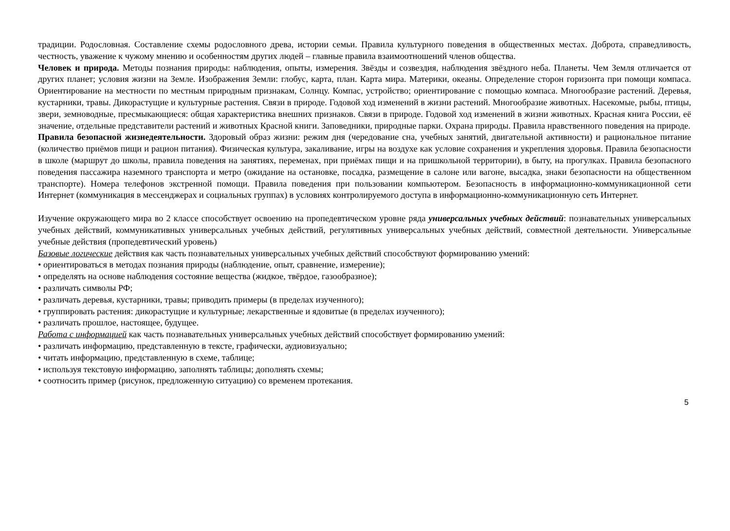традиции. Родословная. Составление схемы родословного древа, истории семьи. Правила культурного поведения в общественных местах. Доброта, справедливость, честность, уважение к чужому мнению и особенностям других людей – главные правила взаимоотношений членов общества.
Человек и природа. Методы познания природы: наблюдения, опыты, измерения. Звёзды и созвездия, наблюдения звёздного неба. Планеты. Чем Земля отличается от других планет; условия жизни на Земле. Изображения Земли: глобус, карта, план. Карта мира. Материки, океаны. Определение сторон горизонта при помощи компаса. Ориентирование на местности по местным природным признакам, Солнцу. Компас, устройство; ориентирование с помощью компаса. Многообразие растений. Деревья, кустарники, травы. Дикорастущие и культурные растения. Связи в природе. Годовой ход изменений в жизни растений. Многообразие животных. Насекомые, рыбы, птицы, звери, земноводные, пресмыкающиеся: общая характеристика внешних признаков. Связи в природе. Годовой ход изменений в жизни животных. Красная книга России, её значение, отдельные представители растений и животных Красной книги. Заповедники, природные парки. Охрана природы. Правила нравственного поведения на природе.
Правила безопасной жизнедеятельности. Здоровый образ жизни: режим дня (чередование сна, учебных занятий, двигательной активности) и рациональное питание (количество приёмов пищи и рацион питания). Физическая культура, закаливание, игры на воздухе как условие сохранения и укрепления здоровья. Правила безопасности в школе (маршрут до школы, правила поведения на занятиях, переменах, при приёмах пищи и на пришкольной территории), в быту, на прогулках. Правила безопасного поведения пассажира наземного транспорта и метро (ожидание на остановке, посадка, размещение в салоне или вагоне, высадка, знаки безопасности на общественном транспорте). Номера телефонов экстренной помощи. Правила поведения при пользовании компьютером. Безопасность в информационно-коммуникационной сети Интернет (коммуникация в мессенджерах и социальных группах) в условиях контролируемого доступа в информационно-коммуникационную сеть Интернет.
Изучение окружающего мира во 2 классе способствует освоению на пропедевтическом уровне ряда универсальных учебных действий: познавательных универсальных учебных действий, коммуникативных универсальных учебных действий, регулятивных универсальных учебных действий, совместной деятельности. Универсальные учебные действия (пропедевтический уровень)
Базовые логические действия как часть познавательных универсальных учебных действий способствуют формированию умений:
• ориентироваться в методах познания природы (наблюдение, опыт, сравнение, измерение);
• определять на основе наблюдения состояние вещества (жидкое, твёрдое, газообразное);
• различать символы РФ;
• различать деревья, кустарники, травы; приводить примеры (в пределах изученного);
• группировать растения: дикорастущие и культурные; лекарственные и ядовитые (в пределах изученного);
• различать прошлое, настоящее, будущее.
Работа с информацией как часть познавательных универсальных учебных действий способствует формированию умений:
• различать информацию, представленную в тексте, графически, аудиовизуально;
• читать информацию, представленную в схеме, таблице;
• используя текстовую информацию, заполнять таблицы; дополнять схемы;
• соотносить пример (рисунок, предложенную ситуацию) со временем протекания.
5